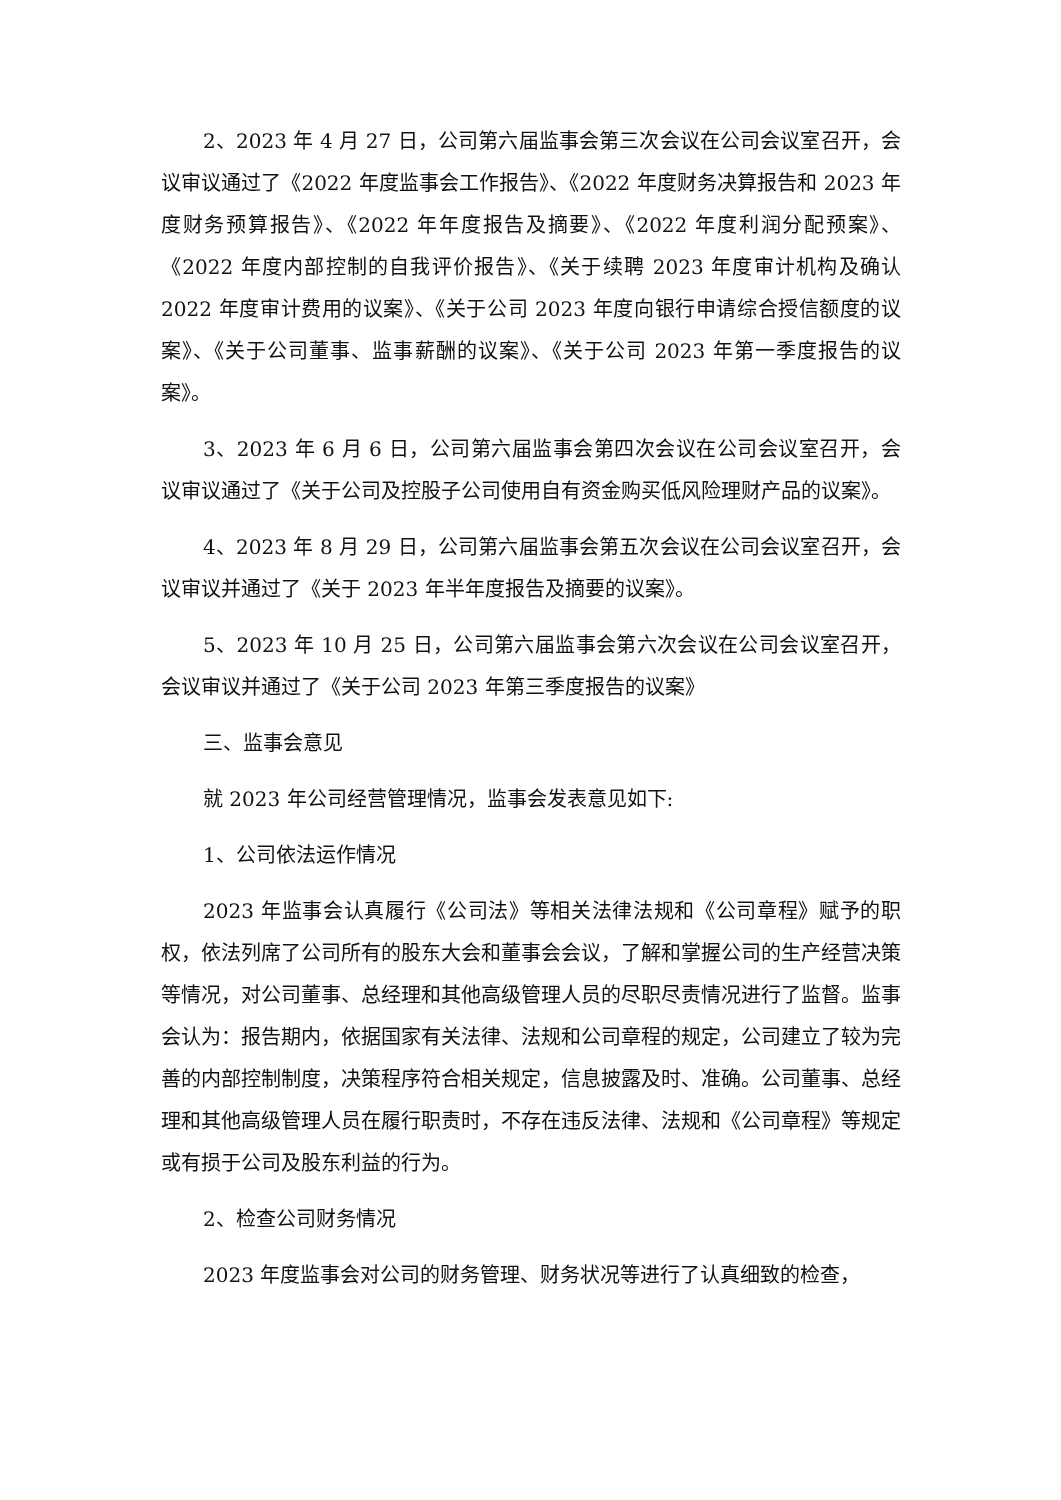2、2023 年 4 月 27 日，公司第六届监事会第三次会议在公司会议室召开，会议审议通过了《2022 年度监事会工作报告》、《2022 年度财务决算报告和 2023 年度财务预算报告》、《2022 年年度报告及摘要》、《2022 年度利润分配预案》、《2022 年度内部控制的自我评价报告》、《关于续聘 2023 年度审计机构及确认 2022 年度审计费用的议案》、《关于公司 2023 年度向银行申请综合授信额度的议案》、《关于公司董事、监事薪酬的议案》、《关于公司 2023 年第一季度报告的议案》。
3、2023 年 6 月 6 日，公司第六届监事会第四次会议在公司会议室召开，会议审议通过了《关于公司及控股子公司使用自有资金购买低风险理财产品的议案》。
4、2023 年 8 月 29 日，公司第六届监事会第五次会议在公司会议室召开，会议审议并通过了《关于 2023 年半年度报告及摘要的议案》。
5、2023 年 10 月 25 日，公司第六届监事会第六次会议在公司会议室召开，会议审议并通过了《关于公司 2023 年第三季度报告的议案》
三、监事会意见
就 2023 年公司经营管理情况，监事会发表意见如下:
1、公司依法运作情况
2023 年监事会认真履行《公司法》等相关法律法规和《公司章程》赋予的职权，依法列席了公司所有的股东大会和董事会会议，了解和掌握公司的生产经营决策等情况，对公司董事、总经理和其他高级管理人员的尽职尽责情况进行了监督。监事会认为：报告期内，依据国家有关法律、法规和公司章程的规定，公司建立了较为完善的内部控制制度，决策程序符合相关规定，信息披露及时、准确。公司董事、总经理和其他高级管理人员在履行职责时，不存在违反法律、法规和《公司章程》等规定或有损于公司及股东利益的行为。
2、检查公司财务情况
2023 年度监事会对公司的财务管理、财务状况等进行了认真细致的检查，